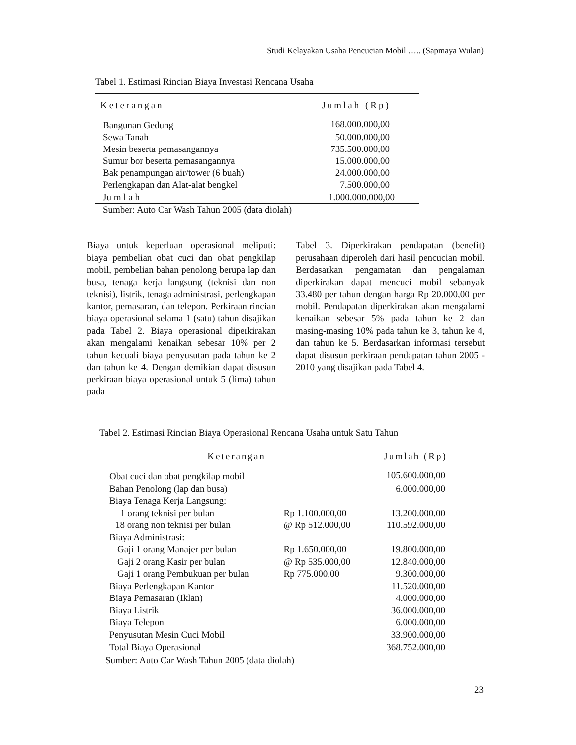Studi Kelayakan Usaha Pencucian Mobil ….. (Sapmaya Wulan)
Tabel 1. Estimasi Rincian Biaya Investasi Rencana Usaha
| Keterangan | Jumlah (Rp) |
| --- | --- |
| Bangunan Gedung | 168.000.000,00 |
| Sewa Tanah | 50.000.000,00 |
| Mesin beserta pemasangannya | 735.500.000,00 |
| Sumur bor beserta pemasangannya | 15.000.000,00 |
| Bak penampungan air/tower (6 buah) | 24.000.000,00 |
| Perlengkapan dan Alat-alat bengkel | 7.500.000,00 |
| Ju m l a h | 1.000.000.000,00 |
| Sumber: Auto Car Wash Tahun 2005 (data diolah) | |
Biaya untuk keperluan operasional meliputi: biaya pembelian obat cuci dan obat pengkilap mobil, pembelian bahan penolong berupa lap dan busa, tenaga kerja langsung (teknisi dan non teknisi), listrik, tenaga administrasi, perlengkapan kantor, pemasaran, dan telepon. Perkiraan rincian biaya operasional selama 1 (satu) tahun disajikan pada Tabel 2. Biaya operasional diperkirakan akan mengalami kenaikan sebesar 10% per 2 tahun kecuali biaya penyusutan pada tahun ke 2 dan tahun ke 4. Dengan demikian dapat disusun perkiraan biaya operasional untuk 5 (lima) tahun pada
Tabel 3. Diperkirakan pendapatan (benefit) perusahaan diperoleh dari hasil pencucian mobil. Berdasarkan pengamatan dan pengalaman diperkirakan dapat mencuci mobil sebanyak 33.480 per tahun dengan harga Rp 20.000,00 per mobil. Pendapatan diperkirakan akan mengalami kenaikan sebesar 5% pada tahun ke 2 dan masing-masing 10% pada tahun ke 3, tahun ke 4, dan tahun ke 5. Berdasarkan informasi tersebut dapat disusun perkiraan pendapatan tahun 2005 - 2010 yang disajikan pada Tabel 4.
Tabel 2. Estimasi Rincian Biaya Operasional Rencana Usaha untuk Satu Tahun
| Keterangan | | Jumlah (Rp) |
| --- | --- | --- |
| Obat cuci dan obat pengkilap mobil | | 105.600.000,00 |
| Bahan Penolong (lap dan busa) | | 6.000.000,00 |
| Biaya Tenaga Kerja Langsung: | | |
| 1 orang teknisi per bulan | Rp 1.100.000,00 | 13.200.000.00 |
| 18 orang non teknisi per bulan | @ Rp 512.000,00 | 110.592.000,00 |
| Biaya Administrasi: | | |
| Gaji 1 orang Manajer per bulan | Rp 1.650.000,00 | 19.800.000,00 |
| Gaji 2 orang Kasir per bulan | @ Rp 535.000,00 | 12.840.000,00 |
| Gaji 1 orang Pembukuan per bulan | Rp 775.000,00 | 9.300.000,00 |
| Biaya Perlengkapan Kantor | | 11.520.000,00 |
| Biaya Pemasaran (Iklan) | | 4.000.000,00 |
| Biaya Listrik | | 36.000.000,00 |
| Biaya Telepon | | 6.000.000,00 |
| Penyusutan Mesin Cuci Mobil | | 33.900.000,00 |
| Total Biaya Operasional | | 368.752.000,00 |
| Sumber: Auto Car Wash Tahun 2005 (data diolah) | | |
23